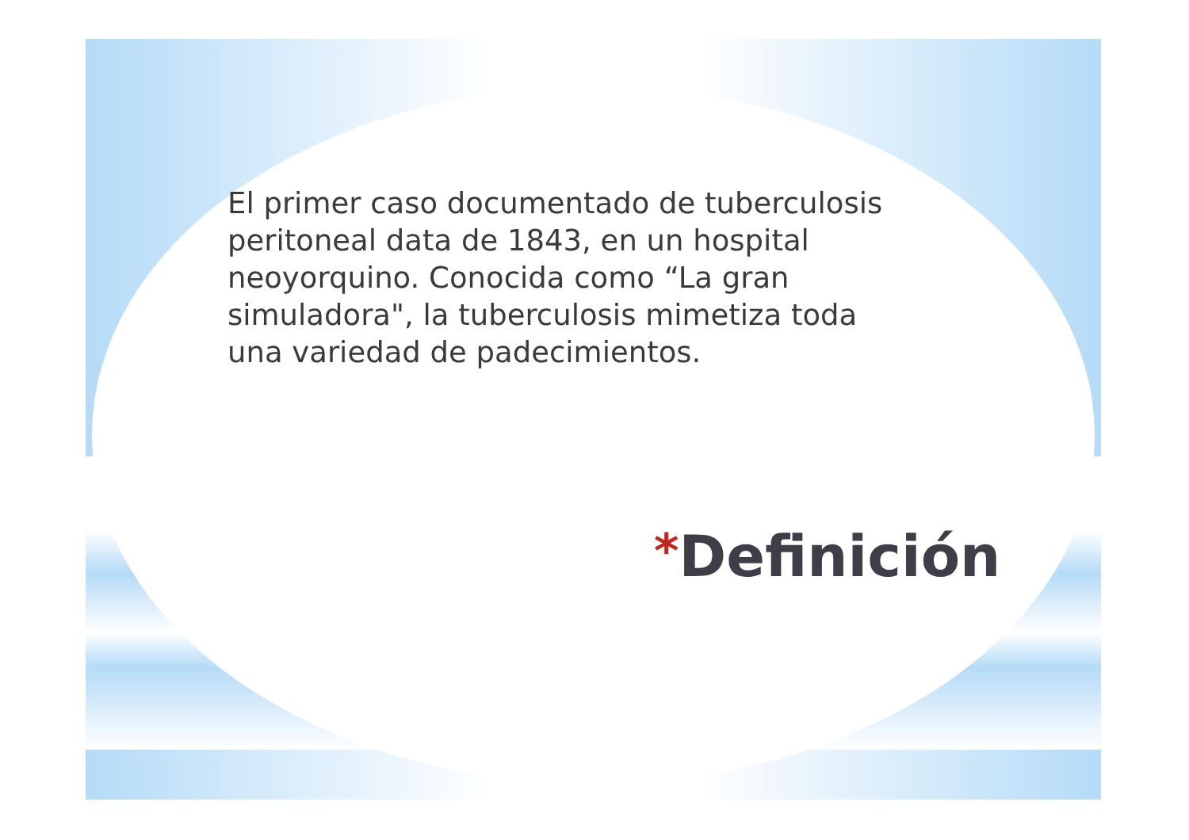El primer caso documentado de tuberculosis peritoneal data de 1843, en un hospital neoyorquino. Conocida como “La gran simuladora", la tuberculosis mimetiza toda una variedad de padecimientos.
*Definición